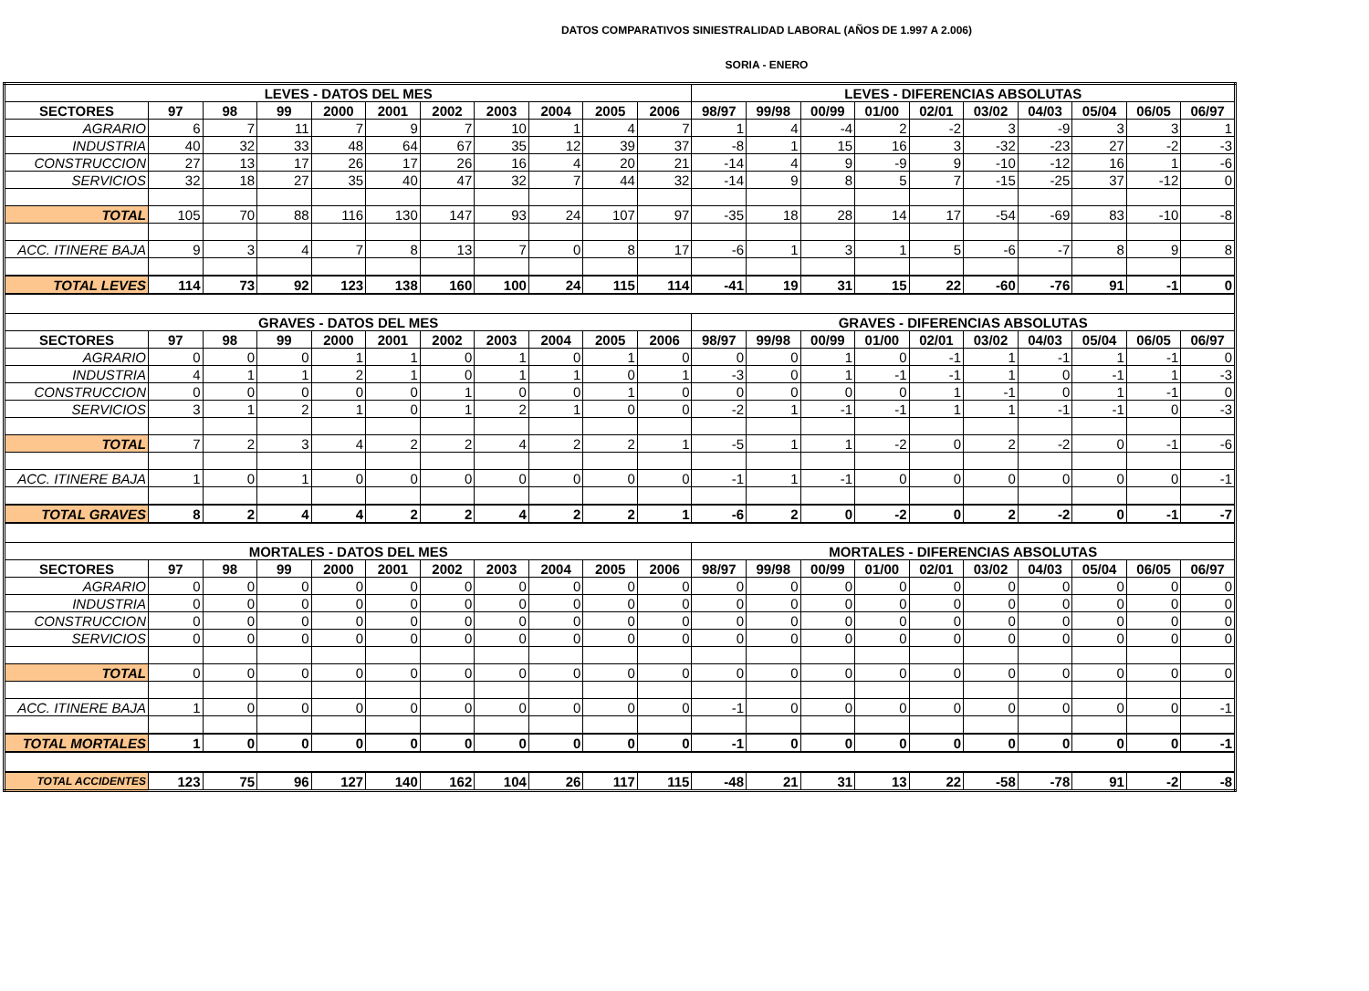DATOS COMPARATIVOS SINIESTRALIDAD LABORAL (AÑOS DE 1.997 A 2.006)
SORIA - ENERO
| LEVES - DATOS DEL MES | | | | | | | | | | | LEVES - DIFERENCIAS ABSOLUTAS | | | | | | | | | |
| --- | --- | --- | --- | --- | --- | --- | --- | --- | --- | --- | --- | --- | --- | --- | --- | --- | --- | --- | --- | --- |
| SECTORES | 97 | 98 | 99 | 2000 | 2001 | 2002 | 2003 | 2004 | 2005 | 2006 | 98/97 | 99/98 | 00/99 | 01/00 | 02/01 | 03/02 | 04/03 | 05/04 | 06/05 | 06/97 |
| AGRARIO | 6 | 7 | 11 | 7 | 9 | 7 | 10 | 1 | 4 | 7 | 1 | 4 | -4 | 2 | -2 | 3 | -9 | 3 | 3 | 1 |
| INDUSTRIA | 40 | 32 | 33 | 48 | 64 | 67 | 35 | 12 | 39 | 37 | -8 | 1 | 15 | 16 | 3 | -32 | -23 | 27 | -2 | -3 |
| CONSTRUCCION | 27 | 13 | 17 | 26 | 17 | 26 | 16 | 4 | 20 | 21 | -14 | 4 | 9 | -9 | 9 | -10 | -12 | 16 | 1 | -6 |
| SERVICIOS | 32 | 18 | 27 | 35 | 40 | 47 | 32 | 7 | 44 | 32 | -14 | 9 | 8 | 5 | 7 | -15 | -25 | 37 | -12 | 0 |
| TOTAL | 105 | 70 | 88 | 116 | 130 | 147 | 93 | 24 | 107 | 97 | -35 | 18 | 28 | 14 | 17 | -54 | -69 | 83 | -10 | -8 |
| ACC. ITINERE BAJA | 9 | 3 | 4 | 7 | 8 | 13 | 7 | 0 | 8 | 17 | -6 | 1 | 3 | 1 | 5 | -6 | -7 | 8 | 9 | 8 |
| TOTAL LEVES | 114 | 73 | 92 | 123 | 138 | 160 | 100 | 24 | 115 | 114 | -41 | 19 | 31 | 15 | 22 | -60 | -76 | 91 | -1 | 0 |
| GRAVES - DATOS DEL MES | | | | | | | | | | | GRAVES - DIFERENCIAS ABSOLUTAS | | | | | | | | | |
| SECTORES | 97 | 98 | 99 | 2000 | 2001 | 2002 | 2003 | 2004 | 2005 | 2006 | 98/97 | 99/98 | 00/99 | 01/00 | 02/01 | 03/02 | 04/03 | 05/04 | 06/05 | 06/97 |
| AGRARIO | 0 | 0 | 0 | 1 | 1 | 0 | 1 | 0 | 1 | 0 | 0 | 0 | 1 | 0 | -1 | 1 | -1 | 1 | -1 | 0 |
| INDUSTRIA | 4 | 1 | 1 | 2 | 1 | 0 | 1 | 1 | 0 | 1 | -3 | 0 | 1 | -1 | -1 | 1 | 0 | -1 | 1 | -3 |
| CONSTRUCCION | 0 | 0 | 0 | 0 | 0 | 1 | 0 | 0 | 1 | 0 | 0 | 0 | 0 | 0 | 1 | -1 | 0 | 1 | -1 | 0 |
| SERVICIOS | 3 | 1 | 2 | 1 | 0 | 1 | 2 | 1 | 0 | 0 | -2 | 1 | -1 | -1 | 1 | 1 | -1 | -1 | 0 | -3 |
| TOTAL | 7 | 2 | 3 | 4 | 2 | 2 | 4 | 2 | 2 | 1 | -5 | 1 | 1 | -2 | 0 | 2 | -2 | 0 | -1 | -6 |
| ACC. ITINERE BAJA | 1 | 0 | 1 | 0 | 0 | 0 | 0 | 0 | 0 | 0 | -1 | 1 | -1 | 0 | 0 | 0 | 0 | 0 | 0 | -1 |
| TOTAL GRAVES | 8 | 2 | 4 | 4 | 2 | 2 | 4 | 2 | 2 | 1 | -6 | 2 | 0 | -2 | 0 | 2 | -2 | 0 | -1 | -7 |
| MORTALES - DATOS DEL MES | | | | | | | | | | | MORTALES - DIFERENCIAS ABSOLUTAS | | | | | | | | | |
| SECTORES | 97 | 98 | 99 | 2000 | 2001 | 2002 | 2003 | 2004 | 2005 | 2006 | 98/97 | 99/98 | 00/99 | 01/00 | 02/01 | 03/02 | 04/03 | 05/04 | 06/05 | 06/97 |
| AGRARIO | 0 | 0 | 0 | 0 | 0 | 0 | 0 | 0 | 0 | 0 | 0 | 0 | 0 | 0 | 0 | 0 | 0 | 0 | 0 | 0 |
| INDUSTRIA | 0 | 0 | 0 | 0 | 0 | 0 | 0 | 0 | 0 | 0 | 0 | 0 | 0 | 0 | 0 | 0 | 0 | 0 | 0 | 0 |
| CONSTRUCCION | 0 | 0 | 0 | 0 | 0 | 0 | 0 | 0 | 0 | 0 | 0 | 0 | 0 | 0 | 0 | 0 | 0 | 0 | 0 | 0 |
| SERVICIOS | 0 | 0 | 0 | 0 | 0 | 0 | 0 | 0 | 0 | 0 | 0 | 0 | 0 | 0 | 0 | 0 | 0 | 0 | 0 | 0 |
| TOTAL | 0 | 0 | 0 | 0 | 0 | 0 | 0 | 0 | 0 | 0 | 0 | 0 | 0 | 0 | 0 | 0 | 0 | 0 | 0 | 0 |
| ACC. ITINERE BAJA | 1 | 0 | 0 | 0 | 0 | 0 | 0 | 0 | 0 | 0 | -1 | 0 | 0 | 0 | 0 | 0 | 0 | 0 | 0 | -1 |
| TOTAL MORTALES | 1 | 0 | 0 | 0 | 0 | 0 | 0 | 0 | 0 | 0 | -1 | 0 | 0 | 0 | 0 | 0 | 0 | 0 | 0 | -1 |
| TOTAL ACCIDENTES | 123 | 75 | 96 | 127 | 140 | 162 | 104 | 26 | 117 | 115 | -48 | 21 | 31 | 13 | 22 | -58 | -78 | 91 | -2 | -8 |